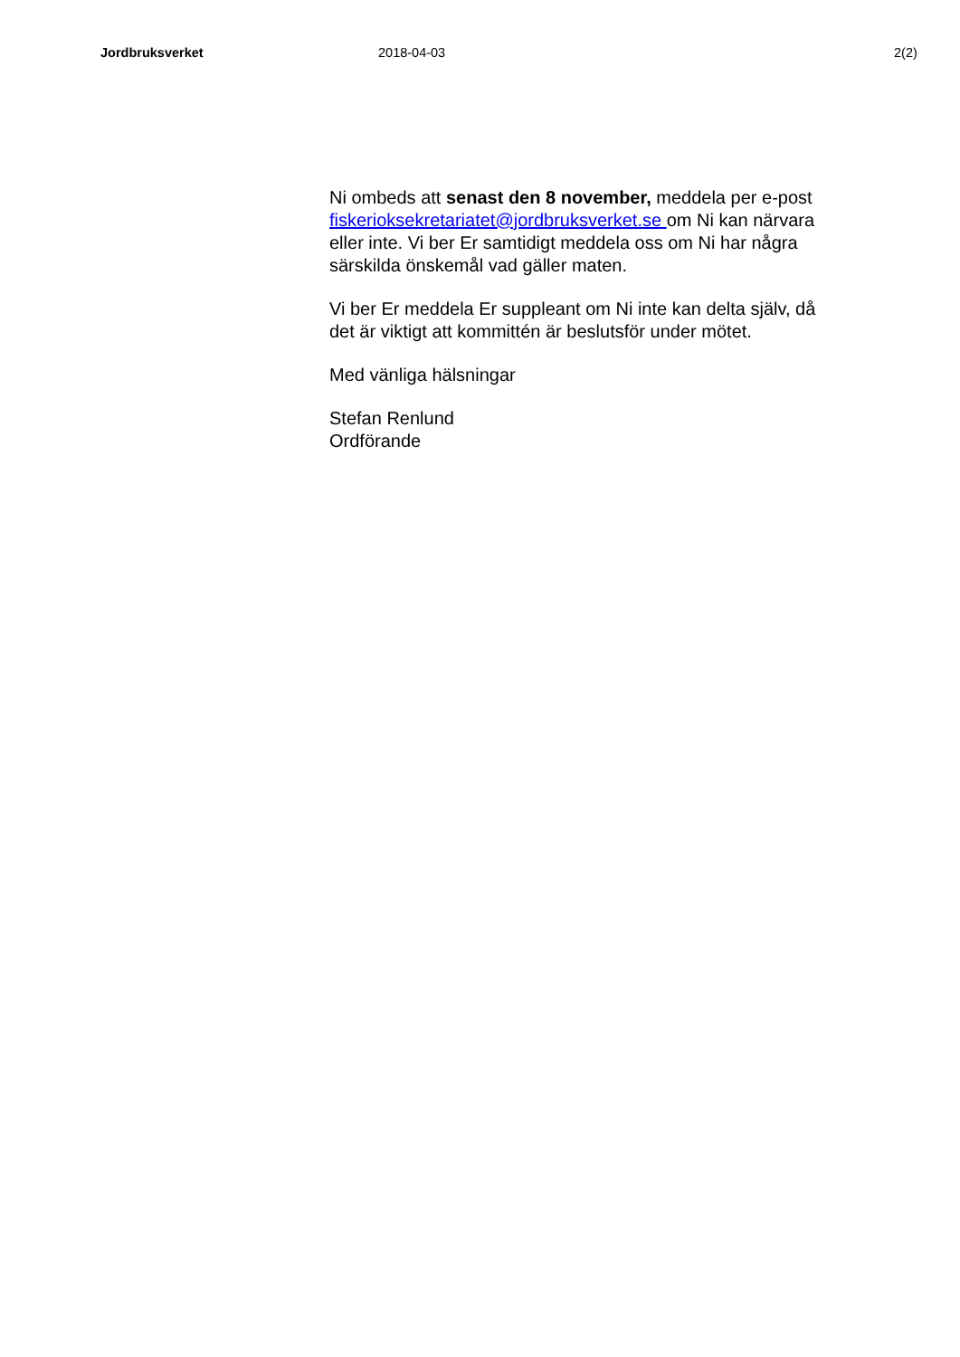Jordbruksverket 2018-04-03 2(2)
Ni ombeds att senast den 8 november, meddela per e-post fiskerioksekretariatet@jordbruksverket.se om Ni kan närvara eller inte. Vi ber Er samtidigt meddela oss om Ni har några särskilda önskemål vad gäller maten.
Vi ber Er meddela Er suppleant om Ni inte kan delta själv, då det är viktigt att kommittén är beslutsför under mötet.
Med vänliga hälsningar
Stefan Renlund
Ordförande